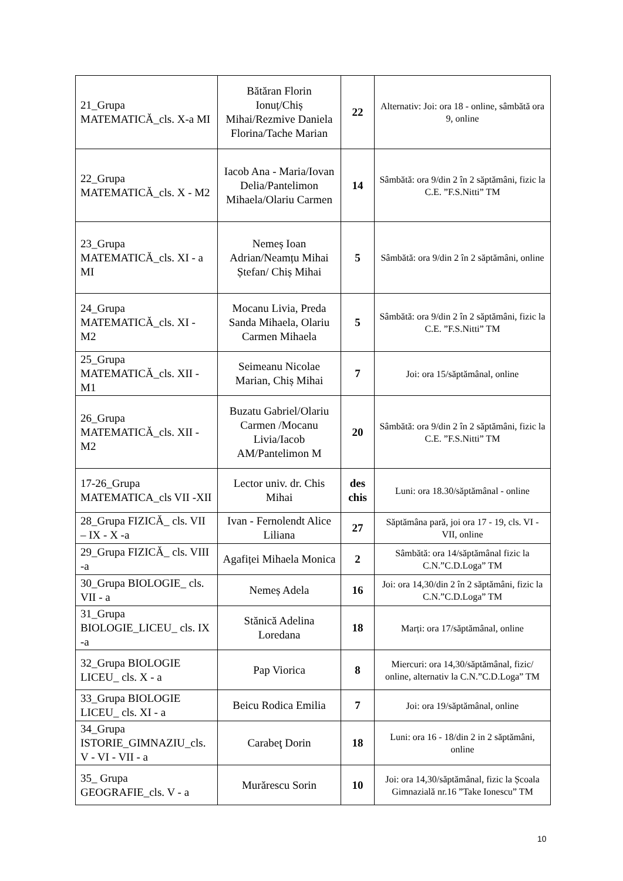| 21_Grupa MATEMATICĂ_cls. X-a MI | Bătăran Florin Ionuț/Chiș Mihai/Rezmive Daniela Florina/Tache Marian | 22 | Alternativ: Joi: ora 18 - online, sâmbătă ora 9, online |
| 22_Grupa MATEMATICĂ_cls. X - M2 | Iacob Ana - Maria/Iovan Delia/Pantelimon Mihaela/Olariu Carmen | 14 | Sâmbătă: ora 9/din 2 în 2 săptămâni, fizic la C.E. ”F.S.Nitti” TM |
| 23_Grupa MATEMATICĂ_cls. XI - a MI | Nemeș Ioan Adrian/Neamțu Mihai Ștefan/ Chiș Mihai | 5 | Sâmbătă: ora 9/din 2 în 2 săptămâni, online |
| 24_Grupa MATEMATICĂ_cls. XI - M2 | Mocanu Livia, Preda Sanda Mihaela, Olariu Carmen Mihaela | 5 | Sâmbătă: ora 9/din 2 în 2 săptămâni, fizic la C.E. ”F.S.Nitti” TM |
| 25_Grupa MATEMATICĂ_cls. XII - M1 | Seimeanu Nicolae Marian, Chiș Mihai | 7 | Joi: ora 15/săptămânal, online |
| 26_Grupa MATEMATICĂ_cls. XII - M2 | Buzatu Gabriel/Olariu Carmen /Mocanu Livia/Iacob AM/Pantelimon M | 20 | Sâmbătă: ora 9/din 2 în 2 săptămâni, fizic la C.E. ”F.S.Nitti” TM |
| 17-26_Grupa MATEMATICA_cls VII -XII | Lector univ. dr. Chis Mihai | des chis | Luni: ora 18.30/săptămânal - online |
| 28_Grupa FIZICĂ_ cls. VII – IX - X -a | Ivan - Fernolendt Alice Liliana | 27 | Săptămâna pară, joi ora 17 - 19, cls. VI - VII, online |
| 29_Grupa FIZICĂ_ cls. VIII -a | Agafiței Mihaela Monica | 2 | Sâmbătă: ora 14/săptămânal fizic la C.N.”C.D.Loga” TM |
| 30_Grupa BIOLOGIE_ cls. VII - a | Nemeș Adela | 16 | Joi: ora 14,30/din 2 în 2 săptămâni, fizic la C.N.”C.D.Loga” TM |
| 31_Grupa BIOLOGIE_LICEU_ cls. IX -a | Stănică Adelina Loredana | 18 | Marți: ora 17/săptămânal, online |
| 32_Grupa BIOLOGIE LICEU_ cls. X - a | Pap Viorica | 8 | Miercuri: ora 14,30/săptămânal, fizic/ online, alternativ la C.N.”C.D.Loga” TM |
| 33_Grupa BIOLOGIE LICEU_ cls. XI - a | Beicu Rodica Emilia | 7 | Joi: ora 19/săptămânal, online |
| 34_Grupa ISTORIE_GIMNAZIU_cls. V - VI - VII - a | Carabeţ Dorin | 18 | Luni: ora 16 - 18/din 2 in 2 săptămâni, online |
| 35_ Grupa GEOGRAFIE_cls. V - a | Murărescu Sorin | 10 | Joi: ora 14,30/săptămânal, fizic la Școala Gimnazială nr.16 ”Take Ionescu” TM |
10